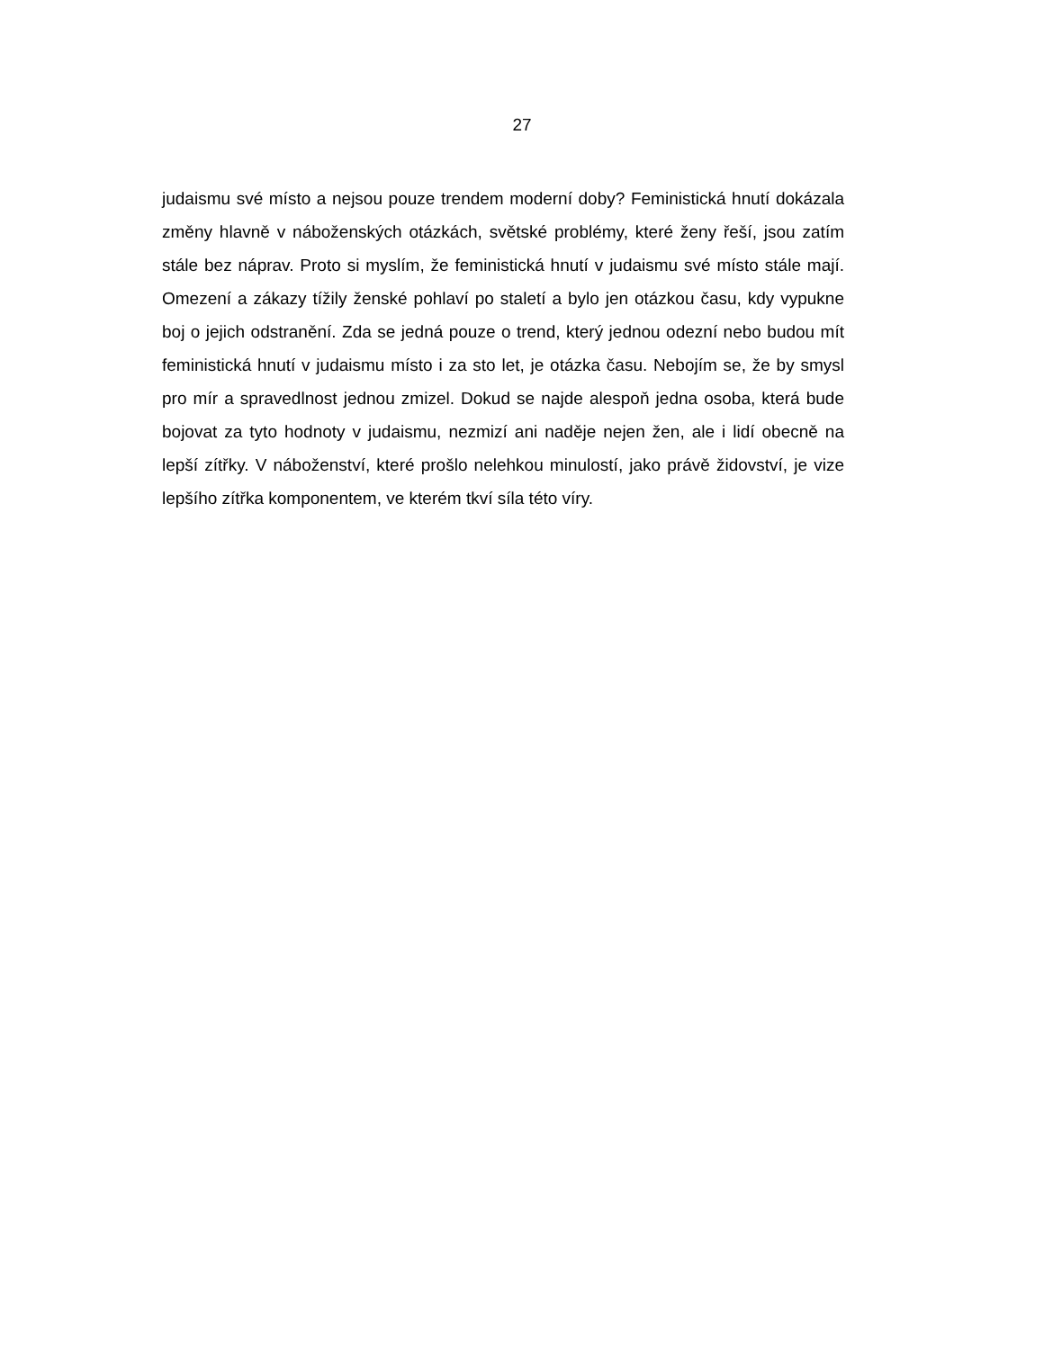27
judaismu své místo a nejsou pouze trendem moderní doby? Feministická hnutí dokázala změny hlavně v náboženských otázkách, světské problémy, které ženy řeší, jsou zatím stále bez náprav. Proto si myslím, že feministická hnutí v judaismu své místo stále mají. Omezení a zákazy tížily ženské pohlaví po staletí a bylo jen otázkou času, kdy vypukne boj o jejich odstranění. Zda se jedná pouze o trend, který jednou odezní nebo budou mít feministická hnutí v judaismu místo i za sto let, je otázka času. Nebojím se, že by smysl pro mír a spravedlnost jednou zmizel. Dokud se najde alespoň jedna osoba, která bude bojovat za tyto hodnoty v judaismu, nezmizí ani naděje nejen žen, ale i lidí obecně na lepší zítřky. V náboženství, které prošlo nelehkou minulostí, jako právě židovství, je vize lepšího zítřka komponentem, ve kterém tkví síla této víry.